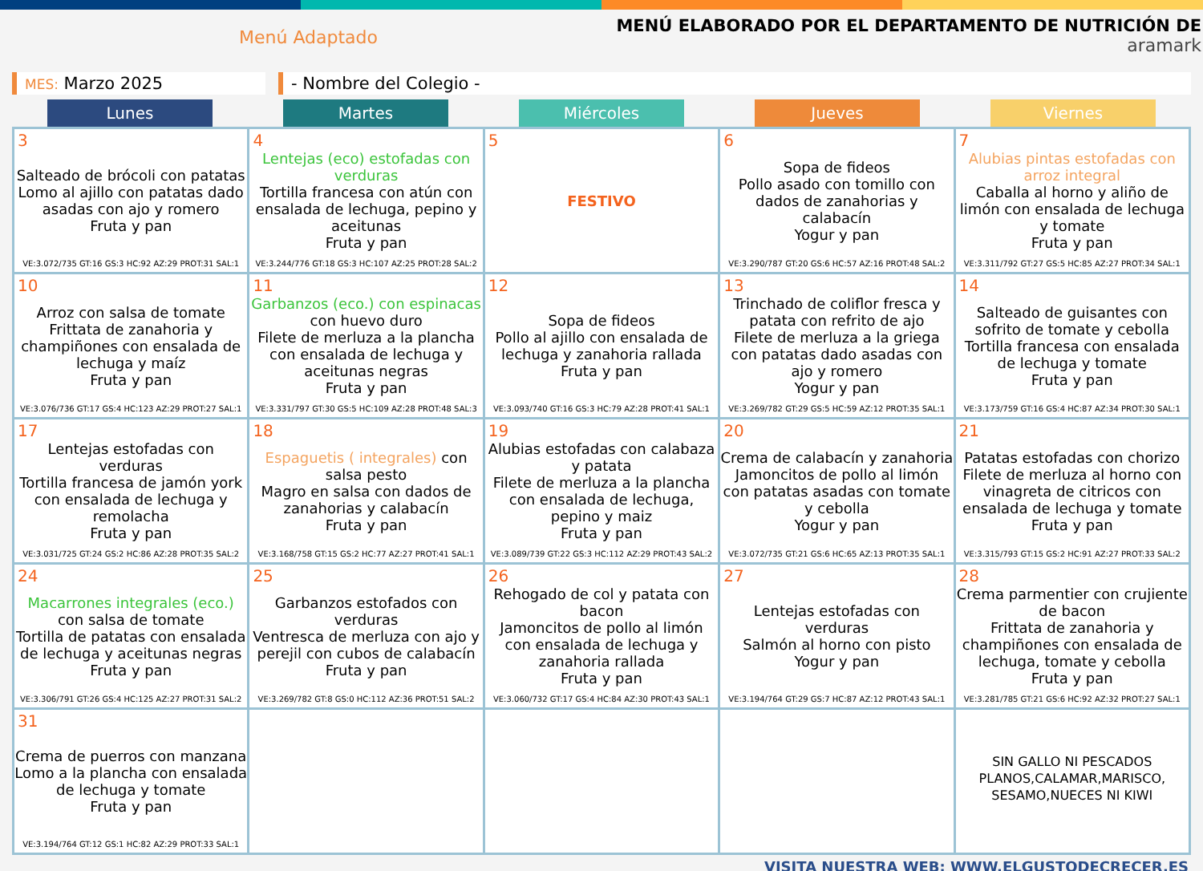Menú Adaptado
MENÚ ELABORADO POR EL DEPARTAMENTO DE NUTRICIÓN DE
aramark
MES: Marzo 2025 - Nombre del Colegio -
Lunes Martes Miércoles Jueves Viernes
| 3 Salteado de brócoli con patatas Lomo al ajillo con patatas dado asadas con ajo y romero Fruta y pan VE:3.072/735 GT:16 GS:3 HC:92 AZ:29 PROT:31 SAL:1 | 4 Lentejas (eco) estofadas con verduras Tortilla francesa con atún con ensalada de lechuga, pepino y aceitunas Fruta y pan VE:3.244/776 GT:18 GS:3 HC:107 AZ:25 PROT:28 SAL:2 | 5 FESTIVO | 6 Sopa de fideos Pollo asado con tomillo con dados de zanahorias y calabacín Yogur y pan VE:3.290/787 GT:20 GS:6 HC:57 AZ:16 PROT:48 SAL:2 | 7 Alubias pintas estofadas con arroz integral Caballa al horno y aliño de limón con ensalada de lechuga y tomate Fruta y pan VE:3.311/792 GT:27 GS:5 HC:85 AZ:27 PROT:34 SAL:1 |
| 10 Arroz con salsa de tomate Frittata de zanahoria y champiñones con ensalada de lechuga y maíz Fruta y pan VE:3.076/736 GT:17 GS:4 HC:123 AZ:29 PROT:27 SAL:1 | 11 Garbanzos (eco.) con espinacas con huevo duro Filete de merluza a la plancha con ensalada de lechuga y aceitunas negras Fruta y pan VE:3.331/797 GT:30 GS:5 HC:109 AZ:28 PROT:48 SAL:3 | 12 Sopa de fideos Pollo al ajillo con ensalada de lechuga y zanahoria rallada Fruta y pan VE:3.093/740 GT:16 GS:3 HC:79 AZ:28 PROT:41 SAL:1 | 13 Trinchado de coliflor fresca y patata con refrito de ajo Filete de merluza a la griega con patatas dado asadas con ajo y romero Yogur y pan VE:3.269/782 GT:29 GS:5 HC:59 AZ:12 PROT:35 SAL:1 | 14 Salteado de guisantes con sofrito de tomate y cebolla Tortilla francesa con ensalada de lechuga y tomate Fruta y pan VE:3.173/759 GT:16 GS:4 HC:87 AZ:34 PROT:30 SAL:1 |
| 17 Lentejas estofadas con verduras Tortilla francesa de jamón york con ensalada de lechuga y remolacha Fruta y pan VE:3.031/725 GT:24 GS:2 HC:86 AZ:28 PROT:35 SAL:2 | 18 Espaguetis ( integrales) con salsa pesto Magro en salsa con dados de zanahorias y calabacín Fruta y pan VE:3.168/758 GT:15 GS:2 HC:77 AZ:27 PROT:41 SAL:1 | 19 Alubias estofadas con calabaza y patata Filete de merluza a la plancha con ensalada de lechuga, pepino y maiz Fruta y pan VE:3.089/739 GT:22 GS:3 HC:112 AZ:29 PROT:43 SAL:2 | 20 Crema de calabacín y zanahoria Jamoncitos de pollo al limón con patatas asadas con tomate y cebolla Yogur y pan VE:3.072/735 GT:21 GS:6 HC:65 AZ:13 PROT:35 SAL:1 | 21 Patatas estofadas con chorizo Filete de merluza al horno con vinagreta de citricos con ensalada de lechuga y tomate Fruta y pan VE:3.315/793 GT:15 GS:2 HC:91 AZ:27 PROT:33 SAL:2 |
| 24 Macarrones integrales (eco.) con salsa de tomate Tortilla de patatas con ensalada de lechuga y aceitunas negras Fruta y pan VE:3.306/791 GT:26 GS:4 HC:125 AZ:27 PROT:31 SAL:2 | 25 Garbanzos estofados con verduras Ventresca de merluza con ajo y perejil con cubos de calabacín Fruta y pan VE:3.269/782 GT:8 GS:0 HC:112 AZ:36 PROT:51 SAL:2 | 26 Rehogado de col y patata con bacon Jamoncitos de pollo al limón con ensalada de lechuga y zanahoria rallada Fruta y pan VE:3.060/732 GT:17 GS:4 HC:84 AZ:30 PROT:43 SAL:1 | 27 Lentejas estofadas con verduras Salmón al horno con pisto Yogur y pan VE:3.194/764 GT:29 GS:7 HC:87 AZ:12 PROT:43 SAL:1 | 28 Crema parmentier con crujiente de bacon Frittata de zanahoria y champiñones con ensalada de lechuga, tomate y cebolla Fruta y pan VE:3.281/785 GT:21 GS:6 HC:92 AZ:32 PROT:27 SAL:1 |
| 31 Crema de puerros con manzana Lomo a la plancha con ensalada de lechuga y tomate Fruta y pan VE:3.194/764 GT:12 GS:1 HC:82 AZ:29 PROT:33 SAL:1 | | | | SIN GALLO NI PESCADOS PLANOS,CALAMAR,MARISCO, SESAMO,NUECES NI KIWI |
VISITA NUESTRA WEB: WWW.ELGUSTODECRECER.ES